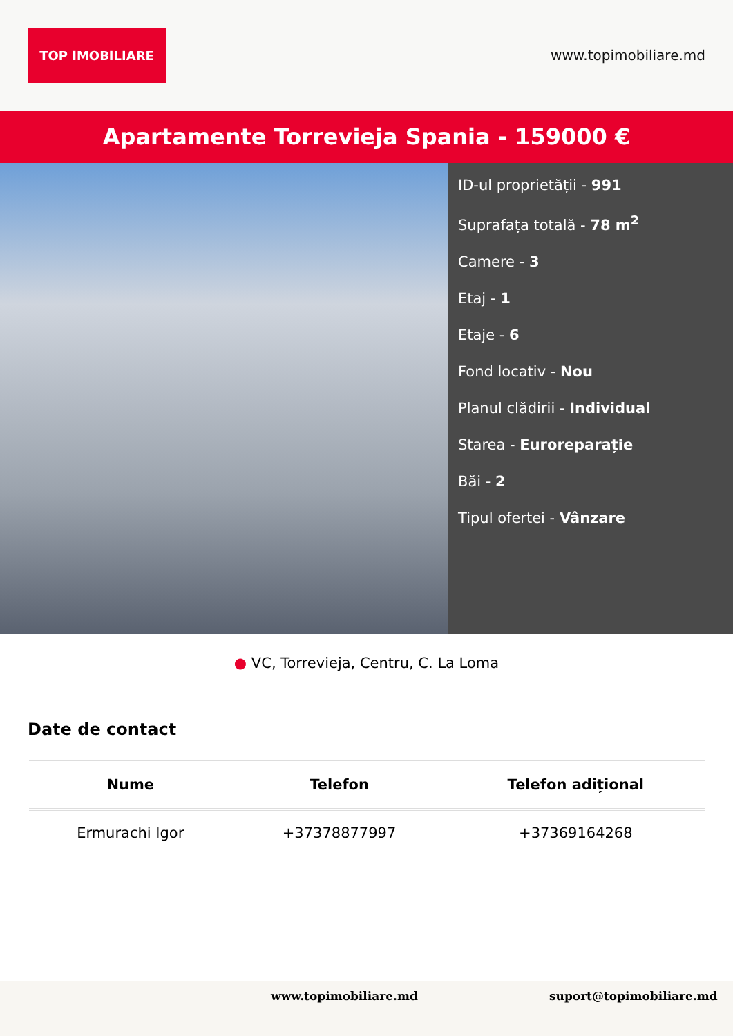TOP IMOBILIARE
www.topimobiliare.md
Apartamente Torrevieja Spania - 159000 €
ID-ul proprietății - 991
Suprafața totală - 78 m<sup>2</sup>
Camere - 3
Etaj - 1
Etaje - 6
Fond locativ - Nou
Planul clădirii - Individual
Starea - Euroreparație
Băi - 2
Tipul ofertei - Vânzare
● VC, Torrevieja, Centru, C. La Loma
Date de contact
| Nume | Telefon | Telefon adițional |
| --- | --- | --- |
| Ermurachi Igor | +37378877997 | +37369164268 |
www.topimobiliare.md suport@topimobiliare.md